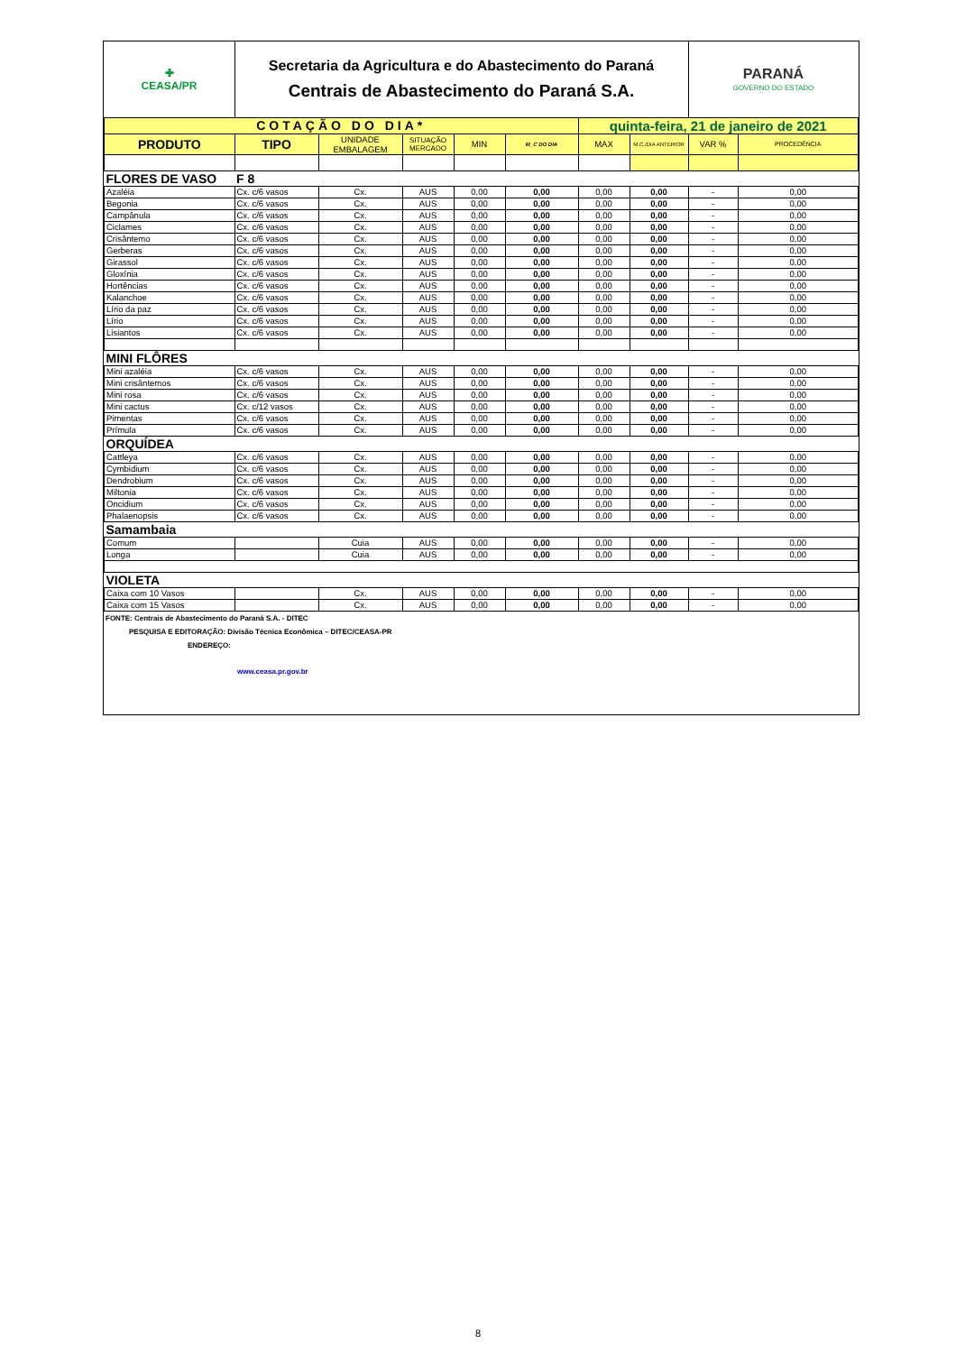| ✚ CEASA/PR | Secretaria da Agricultura e do Abastecimento do Paraná Centrais de Abastecimento do Paraná S.A. | | | | | | | PARANÁ GOVERNO DO ESTADO | |
| COTAÇÃO DO DIA* | | | | | | quinta-feira, 21 de janeiro de 2021 | | | |
| PRODUTO | TIPO | UNIDADE EMBALAGEM | SITUAÇÃO MERCADO | MIN | M_C DO DIA | MAX | M.C./DIA ANTERIOR | VAR % | PROCEDÊNCIA |
| FLORES DE VASO | F 8 | | | | | | | | |
| Azaléia | Cx. c/6 vasos | Cx. | AUS | 0,00 | 0,00 | 0,00 | 0,00 | - | 0,00 |
| Begonia | Cx. c/6 vasos | Cx. | AUS | 0,00 | 0,00 | 0,00 | 0,00 | - | 0,00 |
| Campânula | Cx. c/6 vasos | Cx. | AUS | 0,00 | 0,00 | 0,00 | 0,00 | - | 0,00 |
| Ciclames | Cx. c/6 vasos | Cx. | AUS | 0,00 | 0,00 | 0,00 | 0,00 | - | 0,00 |
| Crisântemo | Cx. c/6 vasos | Cx. | AUS | 0,00 | 0,00 | 0,00 | 0,00 | - | 0,00 |
| Gerberas | Cx. c/6 vasos | Cx. | AUS | 0,00 | 0,00 | 0,00 | 0,00 | - | 0,00 |
| Girassol | Cx. c/6 vasos | Cx. | AUS | 0,00 | 0,00 | 0,00 | 0,00 | - | 0,00 |
| Gloxínia | Cx. c/6 vasos | Cx. | AUS | 0,00 | 0,00 | 0,00 | 0,00 | - | 0,00 |
| Hortências | Cx. c/6 vasos | Cx. | AUS | 0,00 | 0,00 | 0,00 | 0,00 | - | 0,00 |
| Kalanchoe | Cx. c/6 vasos | Cx. | AUS | 0,00 | 0,00 | 0,00 | 0,00 | - | 0,00 |
| Lírio da paz | Cx. c/6 vasos | Cx. | AUS | 0,00 | 0,00 | 0,00 | 0,00 | - | 0,00 |
| Lírio | Cx. c/6 vasos | Cx. | AUS | 0,00 | 0,00 | 0,00 | 0,00 | - | 0,00 |
| Lisiantos | Cx. c/6 vasos | Cx. | AUS | 0,00 | 0,00 | 0,00 | 0,00 | - | 0,00 |
| MINI FLÔRES | | | | | | | | | |
| Mini azaléia | Cx. c/6 vasos | Cx. | AUS | 0,00 | 0,00 | 0,00 | 0,00 | - | 0,00 |
| Mini crisântemos | Cx. c/6 vasos | Cx. | AUS | 0,00 | 0,00 | 0,00 | 0,00 | - | 0,00 |
| Mini rosa | Cx. c/6 vasos | Cx. | AUS | 0,00 | 0,00 | 0,00 | 0,00 | - | 0,00 |
| Mini cactus | Cx. c/12 vasos | Cx. | AUS | 0,00 | 0,00 | 0,00 | 0,00 | - | 0,00 |
| Pimentas | Cx. c/6 vasos | Cx. | AUS | 0,00 | 0,00 | 0,00 | 0,00 | - | 0,00 |
| Prímula | Cx. c/6 vasos | Cx. | AUS | 0,00 | 0,00 | 0,00 | 0,00 | - | 0,00 |
| ORQUÍDEA | | | | | | | | | |
| Cattleya | Cx. c/6 vasos | Cx. | AUS | 0,00 | 0,00 | 0,00 | 0,00 | - | 0,00 |
| Cymbidium | Cx. c/6 vasos | Cx. | AUS | 0,00 | 0,00 | 0,00 | 0,00 | - | 0,00 |
| Dendrobium | Cx. c/6 vasos | Cx. | AUS | 0,00 | 0,00 | 0,00 | 0,00 | - | 0,00 |
| Miltonia | Cx. c/6 vasos | Cx. | AUS | 0,00 | 0,00 | 0,00 | 0,00 | - | 0,00 |
| Oncidium | Cx. c/6 vasos | Cx. | AUS | 0,00 | 0,00 | 0,00 | 0,00 | - | 0,00 |
| Phalaenopsis | Cx. c/6 vasos | Cx. | AUS | 0,00 | 0,00 | 0,00 | 0,00 | - | 0,00 |
| Samambaia | | | | | | | | | |
| Comum | | Cuia | AUS | 0,00 | 0,00 | 0,00 | 0,00 | - | 0,00 |
| Longa | | Cuia | AUS | 0,00 | 0,00 | 0,00 | 0,00 | - | 0,00 |
| VIOLETA | | | | | | | | | |
| Caixa com 10 Vasos | | Cx. | AUS | 0,00 | 0,00 | 0,00 | 0,00 | - | 0,00 |
| Caixa com 15 Vasos | | Cx. | AUS | 0,00 | 0,00 | 0,00 | 0,00 | - | 0,00 |
FONTE: Centrais de Abastecimento do Paraná S.A. - DITEC
PESQUISA E EDITORAÇÃO: Divisão Técnica Econômica – DITEC/CEASA-PR
ENDEREÇO:
www.ceasa.pr.gov.br
8